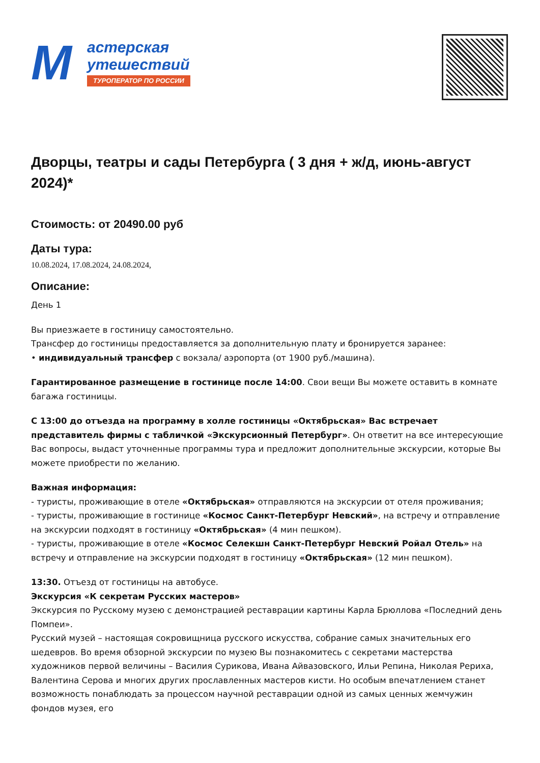М
астерская
утешествий
ТУРОПЕРАТОР ПО РОССИИ
Дворцы, театры и сады Петербурга ( 3 дня + ж/д, июнь-август 2024)*
Стоимость: от 20490.00 руб
Даты тура:
10.08.2024, 17.08.2024, 24.08.2024,
Описание:
День 1
Вы приезжаете в гостиницу самостоятельно.
Трансфер до гостиницы предоставляется за дополнительную плату и бронируется заранее:
• индивидуальный трансфер с вокзала/ аэропорта (от 1900 руб./машина).
Гарантированное размещение в гостинице после 14:00. Свои вещи Вы можете оставить в комнате багажа гостиницы.
С 13:00 до отъезда на программу в холле гостиницы «Октябрьская» Вас встречает представитель фирмы с табличкой «Экскурсионный Петербург». Он ответит на все интересующие Вас вопросы, выдаст уточненные программы тура и предложит дополнительные экскурсии, которые Вы можете приобрести по желанию.
Важная информация:
- туристы, проживающие в отеле «Октябрьская» отправляются на экскурсии от отеля проживания;
- туристы, проживающие в гостинице «Космос Санкт-Петербург Невский», на встречу и отправление на экскурсии подходят в гостиницу «Октябрьская» (4 мин пешком).
- туристы, проживающие в отеле «Космос Селекшн Санкт-Петербург Невский Ройал Отель» на встречу и отправление на экскурсии подходят в гостиницу «Октябрьская» (12 мин пешком).
13:30. Отъезд от гостиницы на автобусе.
Экскурсия «К секретам Русских мастеров»
Экскурсия по Русскому музею с демонстрацией реставрации картины Карла Брюллова «Последний день Помпеи».
Русский музей – настоящая сокровищница русского искусства, собрание самых значительных его шедевров. Во время обзорной экскурсии по музею Вы познакомитесь с секретами мастерства художников первой величины – Василия Сурикова, Ивана Айвазовского, Ильи Репина, Николая Рериха, Валентина Серова и многих других прославленных мастеров кисти. Но особым впечатлением станет возможность понаблюдать за процессом научной реставрации одной из самых ценных жемчужин фондов музея, его